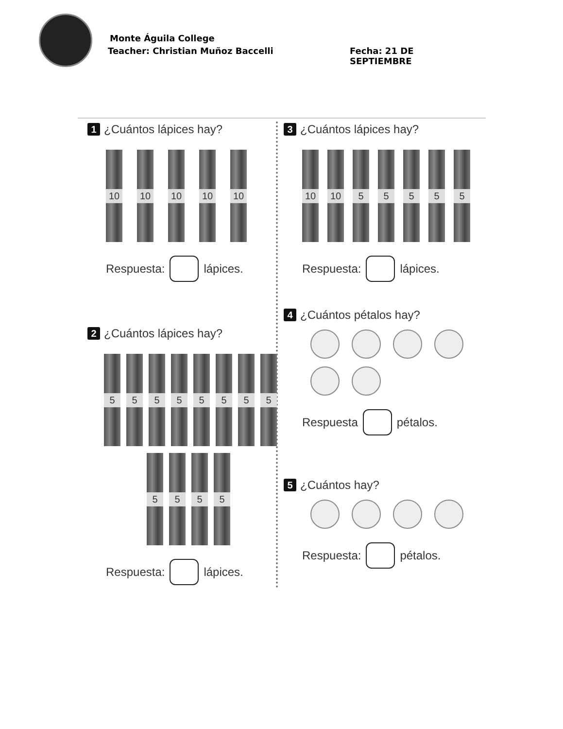Monte Águila College
Teacher: Christian Muñoz Baccelli
Fecha: 21 DE SEPTIEMBRE
1 ¿Cuántos lápices hay?
10 10 10 10 10
Respuesta:
lápices.
2 ¿Cuántos lápices hay?
5 5 5 5 5 5 5 5
5 5 5 5
Respuesta:
lápices.
3 ¿Cuántos lápices hay?
10 10 5 5 5 5 5
Respuesta:
lápices.
4 ¿Cuántos pétalos hay?
Respuesta
pétalos.
5 ¿Cuántos hay?
Respuesta:
pétalos.